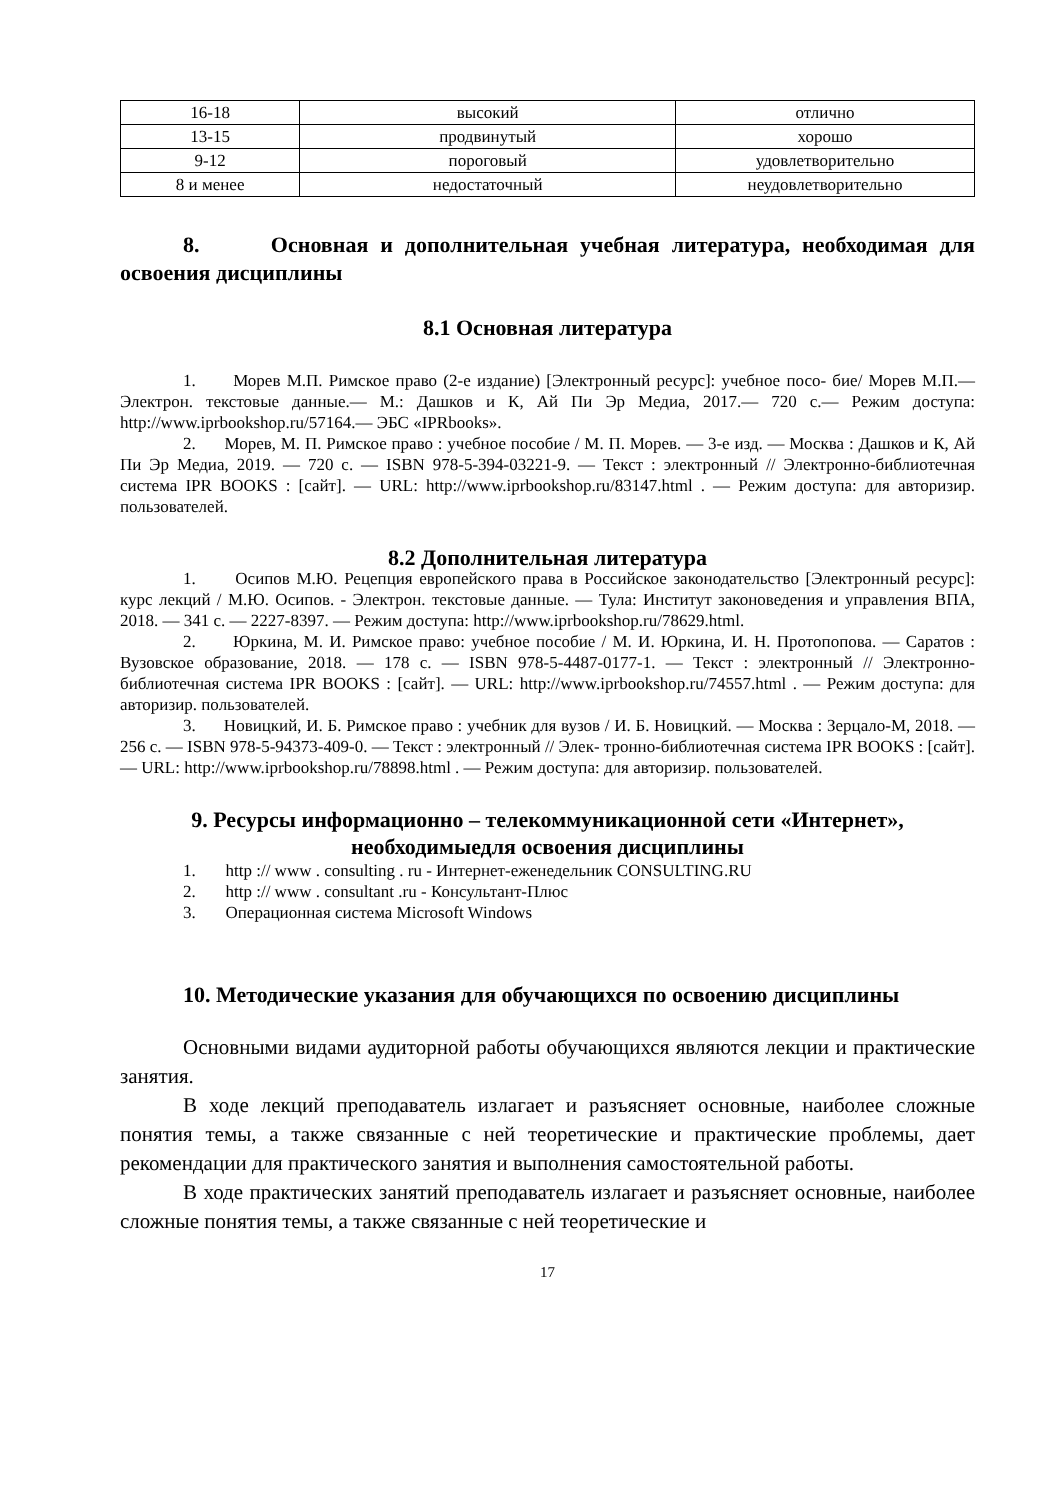| 16-18 | высокий | отлично |
| 13-15 | продвинутый | хорошо |
| 9-12 | пороговый | удовлетворительно |
| 8 и менее | недостаточный | неудовлетворительно |
8. Основная и дополнительная учебная литература, необходимая для освоения дисциплины
8.1 Основная литература
1. Морев М.П. Римское право (2-е издание) [Электронный ресурс]: учебное посо- бие/ Морев М.П.— Электрон. текстовые данные.— М.: Дашков и К, Ай Пи Эр Медиа, 2017.— 720 с.— Режим доступа: http://www.iprbookshop.ru/57164.— ЭБС «IPRbooks».
2. Морев, М. П. Римское право : учебное пособие / М. П. Морев. — 3-е изд. — Москва : Дашков и К, Ай Пи Эр Медиа, 2019. — 720 с. — ISBN 978-5-394-03221-9. — Текст : электронный // Электронно-библиотечная система IPR BOOKS : [сайт]. — URL: http://www.iprbookshop.ru/83147.html . — Режим доступа: для авторизир. пользователей.
8.2 Дополнительная литература
1. Осипов М.Ю. Рецепция европейского права в Российское законодательство [Электронный ресурс]: курс лекций / М.Ю. Осипов. - Электрон. текстовые данные. — Тула: Институт законоведения и управления ВПА, 2018. — 341 с. — 2227-8397. — Режим доступа: http://www.iprbookshop.ru/78629.html.
2. Юркина, М. И. Римское право: учебное пособие / М. И. Юркина, И. Н. Протопопова. — Саратов : Вузовское образование, 2018. — 178 с. — ISBN 978-5-4487-0177-1. — Текст : электронный // Электронно-библиотечная система IPR BOOKS : [сайт]. — URL: http://www.iprbookshop.ru/74557.html . — Режим доступа: для авторизир. пользователей.
3. Новицкий, И. Б. Римское право : учебник для вузов / И. Б. Новицкий. — Москва : Зерцало-М, 2018. — 256 с. — ISBN 978-5-94373-409-0. — Текст : электронный // Элек- тронно-библиотечная система IPR BOOKS : [сайт]. — URL: http://www.iprbookshop.ru/78898.html . — Режим доступа: для авторизир. пользователей.
9. Ресурсы информационно – телекоммуникационной сети «Интернет», необходимыедля освоения дисциплины
1. http :// www . consulting . ru - Интернет-еженедельник CONSULTING.RU
2. http :// www . consultant .ru - Консультант-Плюс
3. Операционная система Microsoft Windows
10. Методические указания для обучающихся по освоению дисциплины
Основными видами аудиторной работы обучающихся являются лекции и практические занятия.
В ходе лекций преподаватель излагает и разъясняет основные, наиболее сложные понятия темы, а также связанные с ней теоретические и практические проблемы, дает рекомендации для практического занятия и выполнения самостоятельной работы.
В ходе практических занятий преподаватель излагает и разъясняет основные, наиболее сложные понятия темы, а также связанные с ней теоретические и
17